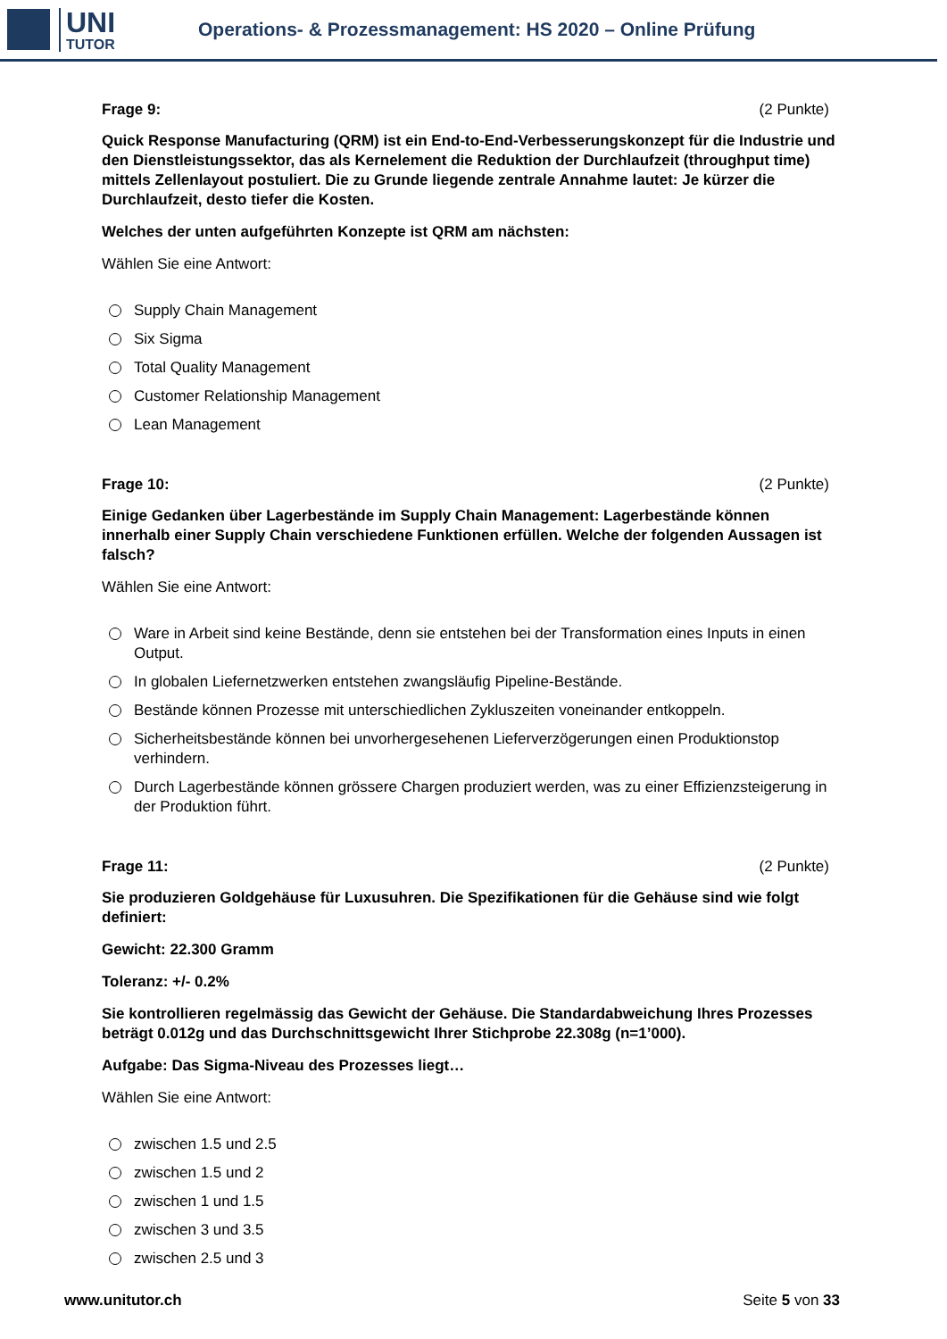UNI
TUTOR
Operations- & Prozessmanagement: HS 2020 – Online Prüfung
Frage 9: (2 Punkte)
Quick Response Manufacturing (QRM) ist ein End-to-End-Verbesserungskonzept für die Industrie und den Dienstleistungssektor, das als Kernelement die Reduktion der Durchlaufzeit (throughput time) mittels Zellenlayout postuliert. Die zu Grunde liegende zentrale Annahme lautet: Je kürzer die Durchlaufzeit, desto tiefer die Kosten.
Welches der unten aufgeführten Konzepte ist QRM am nächsten:
Wählen Sie eine Antwort:
Supply Chain Management
Six Sigma
Total Quality Management
Customer Relationship Management
Lean Management
Frage 10: (2 Punkte)
Einige Gedanken über Lagerbestände im Supply Chain Management: Lagerbestände können innerhalb einer Supply Chain verschiedene Funktionen erfüllen. Welche der folgenden Aussagen ist falsch?
Wählen Sie eine Antwort:
Ware in Arbeit sind keine Bestände, denn sie entstehen bei der Transformation eines Inputs in einen Output.
In globalen Liefernetzwerken entstehen zwangsläufig Pipeline-Bestände.
Bestände können Prozesse mit unterschiedlichen Zykluszeiten voneinander entkoppeln.
Sicherheitsbestände können bei unvorhergesehenen Lieferverzögerungen einen Produktionstop verhindern.
Durch Lagerbestände können grössere Chargen produziert werden, was zu einer Effizienzsteigerung in der Produktion führt.
Frage 11: (2 Punkte)
Sie produzieren Goldgehäuse für Luxusuhren. Die Spezifikationen für die Gehäuse sind wie folgt definiert:
Gewicht: 22.300 Gramm
Toleranz: +/- 0.2%
Sie kontrollieren regelmässig das Gewicht der Gehäuse. Die Standardabweichung Ihres Prozesses beträgt 0.012g und das Durchschnittsgewicht Ihrer Stichprobe 22.308g (n=1’000).
Aufgabe: Das Sigma-Niveau des Prozesses liegt…
Wählen Sie eine Antwort:
zwischen 1.5 und 2.5
zwischen 1.5 und 2
zwischen 1 und 1.5
zwischen 3 und 3.5
zwischen 2.5 und 3
www.unitutor.ch Seite 5 von 33